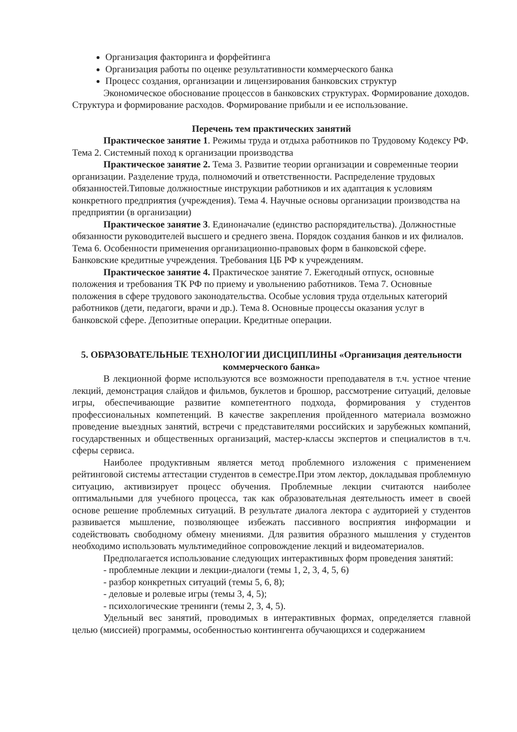Организация факторинга и форфейтинга
Организация работы по оценке результативности коммерческого банка
Процесс создания, организации и лицензирования банковских структур
Экономическое обоснование процессов в банковских структурах. Формирование доходов. Структура и формирование расходов. Формирование прибыли и ее использование.
Перечень тем практических занятий
Практическое занятие 1. Режимы труда и отдыха работников по Трудовому Кодексу РФ. Тема 2. Системный поход к организации производства
Практическое занятие 2. Тема 3. Развитие теории организации и современные теории организации. Разделение труда, полномочий и ответственности. Распределение трудовых обязанностей.Типовые должностные инструкции работников и их адаптация к условиям конкретного предприятия (учреждения). Тема 4. Научные основы организации производства на предприятии (в организации)
Практическое занятие 3. Единоначалие (единство распорядительства). Должностные обязанности руководителей высшего и среднего звена. Порядок создания банков и их филиалов. Тема 6. Особенности применения организационно-правовых форм в банковской сфере. Банковские кредитные учреждения. Требования ЦБ РФ к учреждениям.
Практическое занятие 4. Практическое занятие 7. Ежегодный отпуск, основные положения и требования ТК РФ по приему и увольнению работников. Тема 7. Основные положения в сфере трудового законодательства. Особые условия труда отдельных категорий работников (дети, педагоги, врачи и др.). Тема 8. Основные процессы оказания услуг в банковской сфере. Депозитные операции. Кредитные операции.
5. ОБРАЗОВАТЕЛЬНЫЕ ТЕХНОЛОГИИ ДИСЦИПЛИНЫ «Организация деятельности коммерческого банка»
В лекционной форме используются все возможности преподавателя в т.ч. устное чтение лекций, демонстрация слайдов и фильмов, буклетов и брошюр, рассмотрение ситуаций, деловые игры, обеспечивающие развитие компетентного подхода, формирования у студентов профессиональных компетенций. В качестве закрепления пройденного материала возможно проведение выездных занятий, встречи с представителями российских и зарубежных компаний, государственных и общественных организаций, мастер-классы экспертов и специалистов в т.ч. сферы сервиса.
Наиболее продуктивным является метод проблемного изложения с применением рейтинговой системы аттестации студентов в семестре.При этом лектор, докладывая проблемную ситуацию, активизирует процесс обучения. Проблемные лекции считаются наиболее оптимальными для учебного процесса, так как образовательная деятельность имеет в своей основе решение проблемных ситуаций. В результате диалога лектора с аудиторией у студентов развивается мышление, позволяющее избежать пассивного восприятия информации и содействовать свободному обмену мнениями. Для развития образного мышления у студентов необходимо использовать мультимедийное сопровождение лекций и видеоматериалов.
Предполагается использование следующих интерактивных форм проведения занятий:
- проблемные лекции и лекции-диалоги (темы 1, 2, 3, 4, 5, 6)
- разбор конкретных ситуаций (темы 5, 6, 8);
- деловые и ролевые игры (темы 3, 4, 5);
- психологические тренинги (темы 2, 3, 4, 5).
Удельный вес занятий, проводимых в интерактивных формах, определяется главной целью (миссией) программы, особенностью контингента обучающихся и содержанием